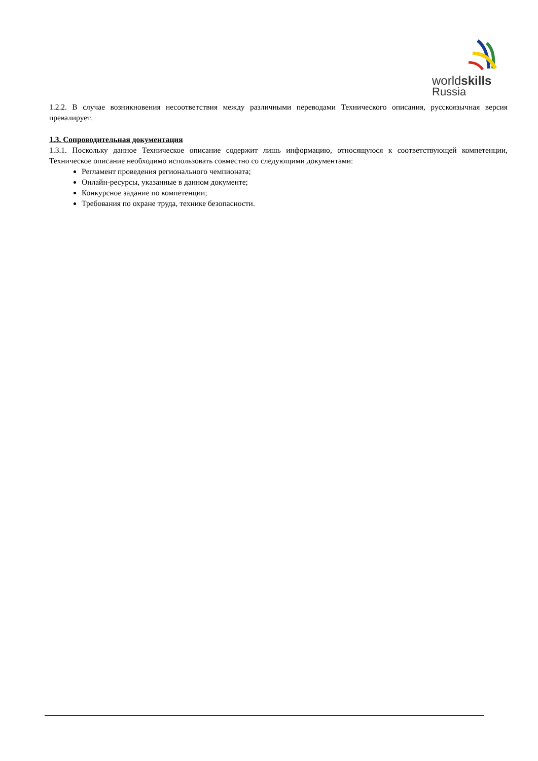worldskills
Russia
1.2.2. В случае возникновения несоответствия между различными переводами Технического описания, русскоязычная версия превалирует.
1.3. Сопроводительная документация
1.3.1. Поскольку данное Техническое описание содержит лишь информацию, относящуюся к соответствующей компетенции, Техническое описание необходимо использовать совместно со следующими документами:
Регламент проведения регионального чемпионата;
Онлайн-ресурсы, указанные в данном документе;
Конкурсное задание по компетенции;
Требования по охране труда, технике безопасности.